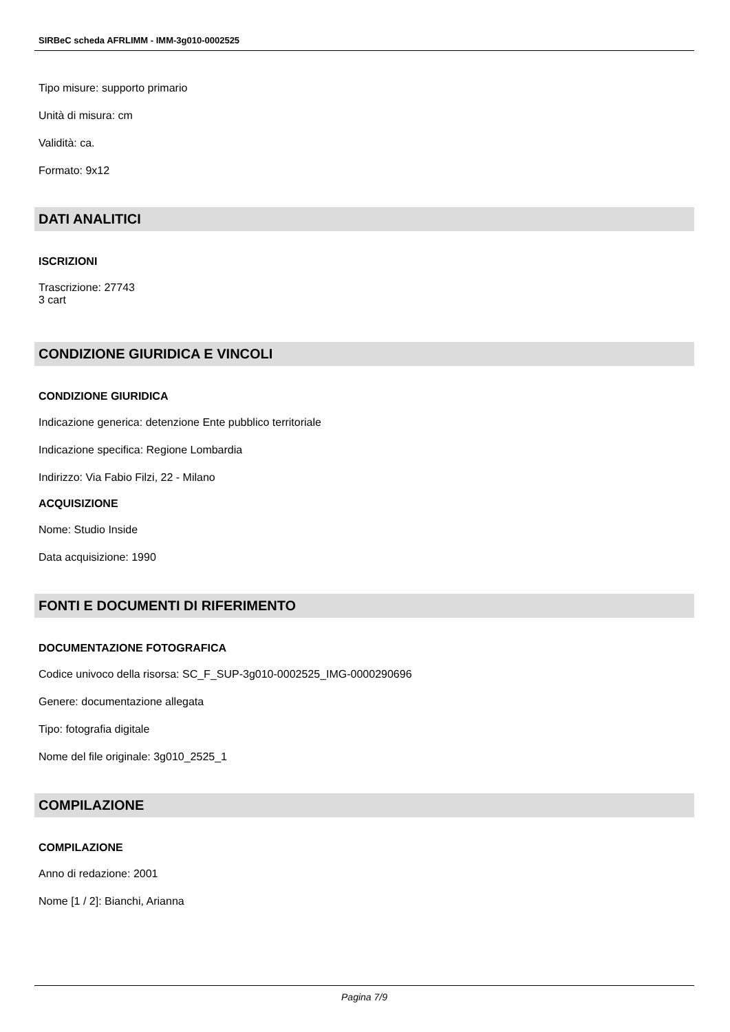SIRBeC scheda AFRLIMM - IMM-3g010-0002525
Tipo misure: supporto primario
Unità di misura: cm
Validità: ca.
Formato: 9x12
DATI ANALITICI
ISCRIZIONI
Trascrizione: 27743
3 cart
CONDIZIONE GIURIDICA E VINCOLI
CONDIZIONE GIURIDICA
Indicazione generica: detenzione Ente pubblico territoriale
Indicazione specifica: Regione Lombardia
Indirizzo: Via Fabio Filzi, 22 - Milano
ACQUISIZIONE
Nome: Studio Inside
Data acquisizione: 1990
FONTI E DOCUMENTI DI RIFERIMENTO
DOCUMENTAZIONE FOTOGRAFICA
Codice univoco della risorsa: SC_F_SUP-3g010-0002525_IMG-0000290696
Genere: documentazione allegata
Tipo: fotografia digitale
Nome del file originale: 3g010_2525_1
COMPILAZIONE
COMPILAZIONE
Anno di redazione: 2001
Nome [1 / 2]: Bianchi, Arianna
Pagina 7/9